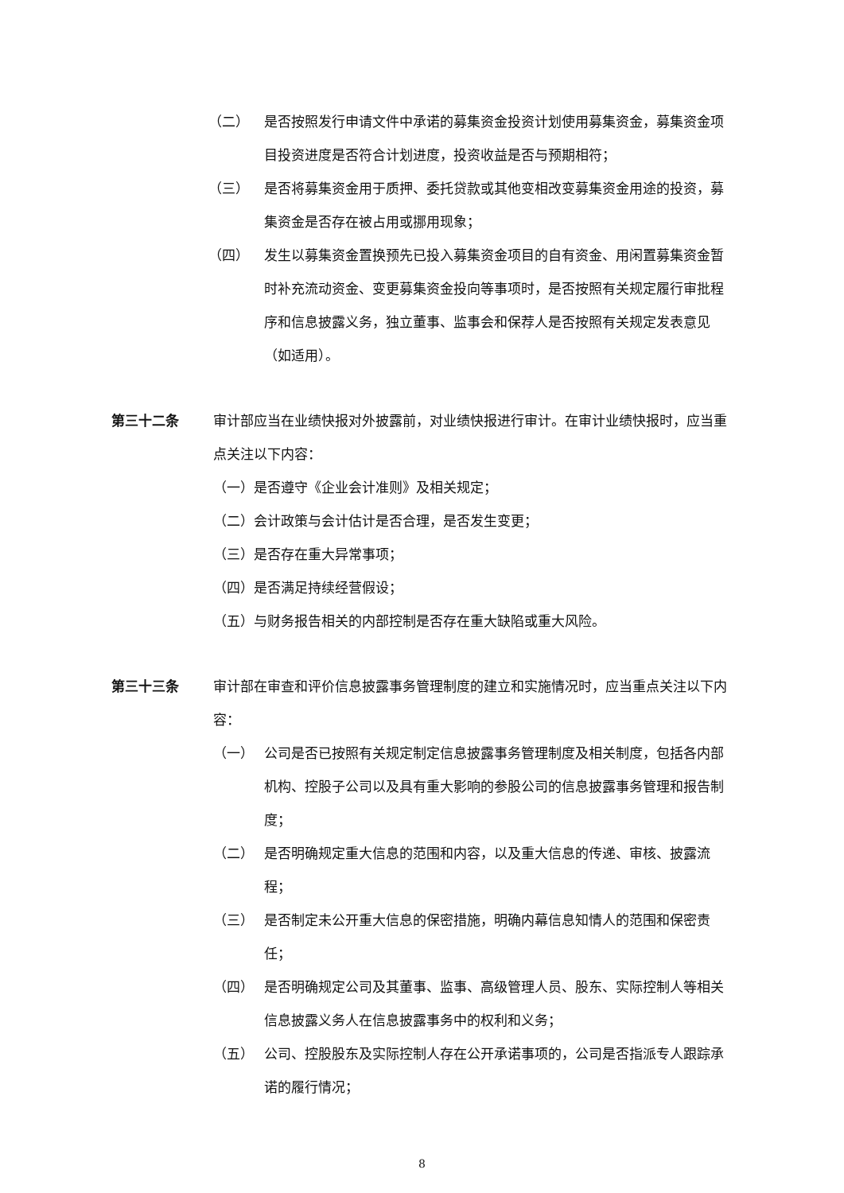（二） 是否按照发行申请文件中承诺的募集资金投资计划使用募集资金，募集资金项目投资进度是否符合计划进度，投资收益是否与预期相符；
（三） 是否将募集资金用于质押、委托贷款或其他变相改变募集资金用途的投资，募集资金是否存在被占用或挪用现象；
（四） 发生以募集资金置换预先已投入募集资金项目的自有资金、用闲置募集资金暂时补充流动资金、变更募集资金投向等事项时，是否按照有关规定履行审批程序和信息披露义务，独立董事、监事会和保荐人是否按照有关规定发表意见（如适用）。
第三十二条 审计部应当在业绩快报对外披露前，对业绩快报进行审计。在审计业绩快报时，应当重点关注以下内容：
（一）是否遵守《企业会计准则》及相关规定；
（二）会计政策与会计估计是否合理，是否发生变更；
（三）是否存在重大异常事项；
（四）是否满足持续经营假设；
（五）与财务报告相关的内部控制是否存在重大缺陷或重大风险。
第三十三条 审计部在审查和评价信息披露事务管理制度的建立和实施情况时，应当重点关注以下内容：
（一） 公司是否已按照有关规定制定信息披露事务管理制度及相关制度，包括各内部机构、控股子公司以及具有重大影响的参股公司的信息披露事务管理和报告制度；
（二） 是否明确规定重大信息的范围和内容，以及重大信息的传递、审核、披露流程；
（三） 是否制定未公开重大信息的保密措施，明确内幕信息知情人的范围和保密责任；
（四） 是否明确规定公司及其董事、监事、高级管理人员、股东、实际控制人等相关信息披露义务人在信息披露事务中的权利和义务；
（五） 公司、控股股东及实际控制人存在公开承诺事项的，公司是否指派专人跟踪承诺的履行情况；
8